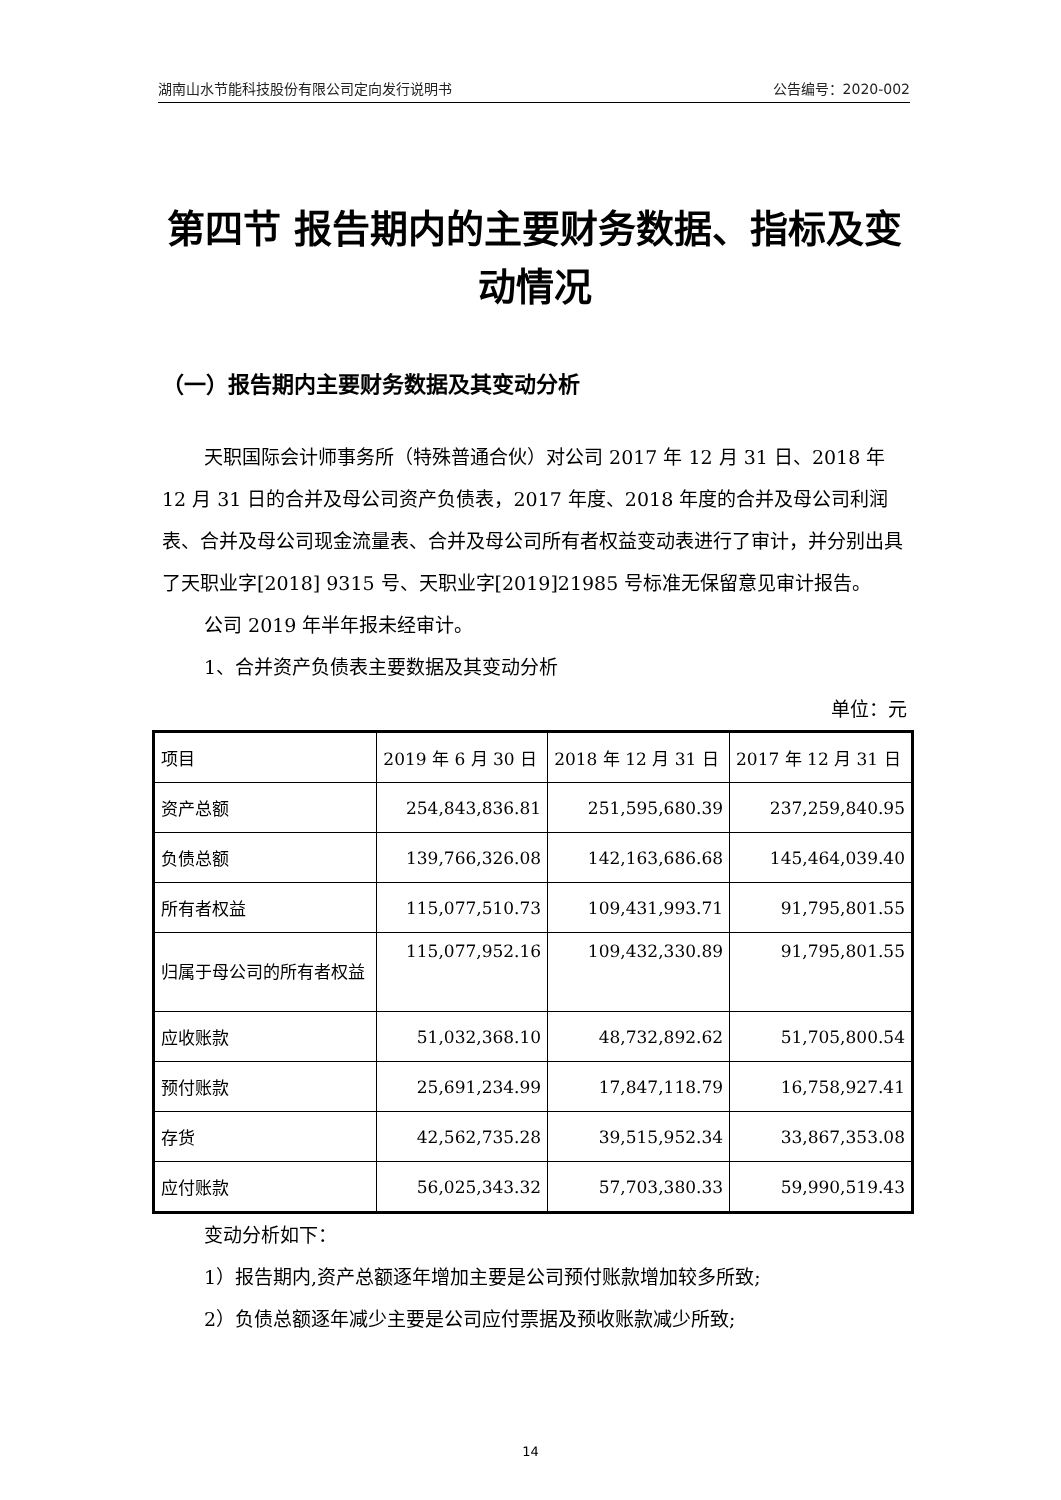湖南山水节能科技股份有限公司定向发行说明书 公告编号：2020-002
第四节 报告期内的主要财务数据、指标及变动情况
（一）报告期内主要财务数据及其变动分析
天职国际会计师事务所（特殊普通合伙）对公司 2017 年 12 月 31 日、2018 年 12 月 31 日的合并及母公司资产负债表，2017 年度、2018 年度的合并及母公司利润表、合并及母公司现金流量表、合并及母公司所有者权益变动表进行了审计，并分别出具了天职业字[2018] 9315 号、天职业字[2019]21985 号标准无保留意见审计报告。
公司 2019 年半年报未经审计。
1、合并资产负债表主要数据及其变动分析
单位：元
| 项目 | 2019 年 6 月 30 日 | 2018 年 12 月 31 日 | 2017 年 12 月 31 日 |
| 资产总额 | 254,843,836.81 | 251,595,680.39 | 237,259,840.95 |
| 负债总额 | 139,766,326.08 | 142,163,686.68 | 145,464,039.40 |
| 所有者权益 | 115,077,510.73 | 109,431,993.71 | 91,795,801.55 |
| 归属于母公司的所有者权益 | 115,077,952.16 | 109,432,330.89 | 91,795,801.55 |
| 应收账款 | 51,032,368.10 | 48,732,892.62 | 51,705,800.54 |
| 预付账款 | 25,691,234.99 | 17,847,118.79 | 16,758,927.41 |
| 存货 | 42,562,735.28 | 39,515,952.34 | 33,867,353.08 |
| 应付账款 | 56,025,343.32 | 57,703,380.33 | 59,990,519.43 |
变动分析如下：
1）报告期内,资产总额逐年增加主要是公司预付账款增加较多所致;
2）负债总额逐年减少主要是公司应付票据及预收账款减少所致;
14